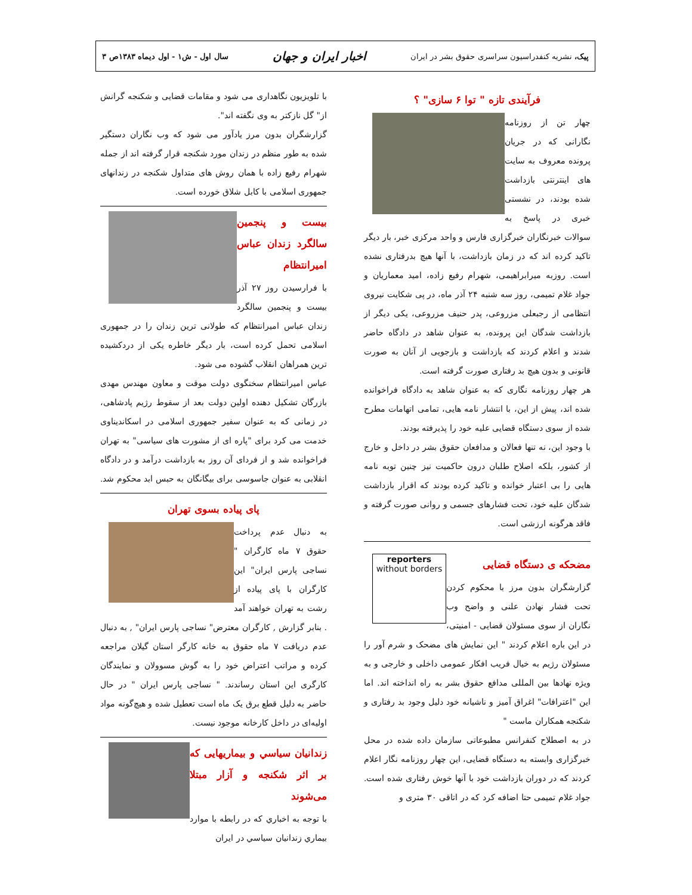پیک، نشریه کنفدراسیون سراسری حقوق بشر در ایران
اخبار ایران و جهان
سال اول - ش۱ - اول دیماه ۱۳۸۳ص ۳
فرآیندی تازه " توا ۶ سازی" ؟
چهار تن از روزنامه نگارانی که در جریان پرونده معروف به سایت های اینترنتی بازداشت شده بودند، در نشستی خبری در پاسخ به سوالات خبرنگاران خبرگزاری فارس و واحد مرکزی خبر، بار دیگر تاکید کرده اند که در زمان بازداشت، با آنها هیچ بدرفتاری نشده است. روزبه میرابراهیمی، شهرام رفیع زاده، امید معماریان و جواد غلام تمیمی، روز سه شنبه ۲۴ آذر ماه، در پی شکایت نیروی انتظامی از رجبعلی مزروعی، پدر حنیف مزروعی، یکی دیگر از بازداشت شدگان این پرونده، به عنوان شاهد در دادگاه حاضر شدند و اعلام کردند که بازداشت و بازجویی از آنان به صورت قانونی و بدون هیچ بد رفتاری صورت گرفته است.
هر چهار روزنامه نگاری که به عنوان شاهد به دادگاه فراخوانده شده اند، پیش از این، با انتشار نامه هایی، تمامی اتهامات مطرح شده از سوی دستگاه قضایی علیه خود را پذیرفته بودند.
با وجود این، نه تنها فعالان و مدافعان حقوق بشر در داخل و خارج از کشور، بلکه اصلاح طلبان درون حاکمیت نیز چنین توبه نامه هایی را بی اعتبار خوانده و تاکید کرده بودند که اقرار بازداشت شدگان علیه خود، تحت فشارهای جسمی و روانی صورت گرفته و فاقد هرگونه ارزشی است.
reporters
without borders
مضحکه ی دستگاه قضایی
گزارشگران بدون مرز با محکوم کردن تحت فشار نهادن علنی و واضح وب نگاران از سوی مسئولان قضایی - امنیتی، در این باره اعلام کردند " این نمایش های مضحک و شرم آور را مسئولان رژیم به خیال فریب افکار عمومی داخلی و خارجی و به ویژه نهادها بین المللی مدافع حقوق بشر به راه انداخته اند. اما این "اعترافات" اغراق آمیز و ناشیانه خود دلیل وجود بد رفتاری و شکنجه همکاران ماست "
در به اصطلاح کنفرانس مطبوعاتی سازمان داده شده در محل خبرگزاری وابسته به دستگاه قضایی، این چهار روزنامه نگار اعلام کردند که در دوران بازداشت خود با آنها خوش رفتاری شده است. جواد غلام تمیمی حتا اضافه کرد که در اتاقی ۳۰ متری و
با تلویزیون نگاهداری می شود و مقامات قضایی و شکنجه گرانش از" گل نازکتر به وی نگفته اند".
گزارشگران بدون مرز یادآور می شود که وب نگاران دستگیر شده به طور منظم در زندان مورد شکنجه قرار گرفته اند از جمله شهرام رفیع زاده با همان روش های متداول شکنجه در زندانهای جمهوری اسلامی با کابل شلاق خورده است.
بیست و پنجمین سالگرد زندان عباس امیرانتظام
با فرارسیدن روز ۲۷ آذر بیست و پنجمین سالگرد زندان عباس امیرانتظام که طولانی ترین زندان را در جمهوری اسلامی تحمل کرده است، بار دیگر خاطره یکی از دردکشیده ترین همراهان انقلاب گشوده می شود.
عباس امیرانتظام سخنگوی دولت موقت و معاون مهندس مهدی بازرگان تشکیل دهنده اولین دولت بعد از سقوط رژیم پادشاهی، در زمانی که به عنوان سفیر جمهوری اسلامی در اسکاندیناوی خدمت می کرد برای "پاره ای از مشورت های سیاسی" به تهران فراخوانده شد و از فردای آن روز به بازداشت درآمد و در دادگاه انقلابی به عنوان جاسوسی برای بیگانگان به حبس ابد محکوم شد.
پای پیاده بسوی تهران
به دنبال عدم پرداخت حقوق ۷ ماه کارگران " نساجی پارس ایران" این کارگران با پای پیاده از رشت به تهران خواهند آمد . بنابر گزارش , کارگران معترض" نساجی پارس ایران" , به دنبال عدم دریافت ۷ ماه حقوق به خانه کارگر استان گیلان مراجعه کرده و مراتب اعتراض خود را به گوش مسوولان و نمایندگان کارگری این استان رساندند. " نساجی پارس ایران " در حال حاضر به دلیل قطع برق یک ماه است تعطیل شده و هیچ‌گونه مواد اولیه‌ای در داخل کارخانه موجود نیست.
زندانیان سیاسي و بیماریهایی که بر اثر شکنجه و آزار مبتلا می‌شوند
با توجه به اخباري که در رابطه با موارد بیماري زندانیان سیاسي در ایران